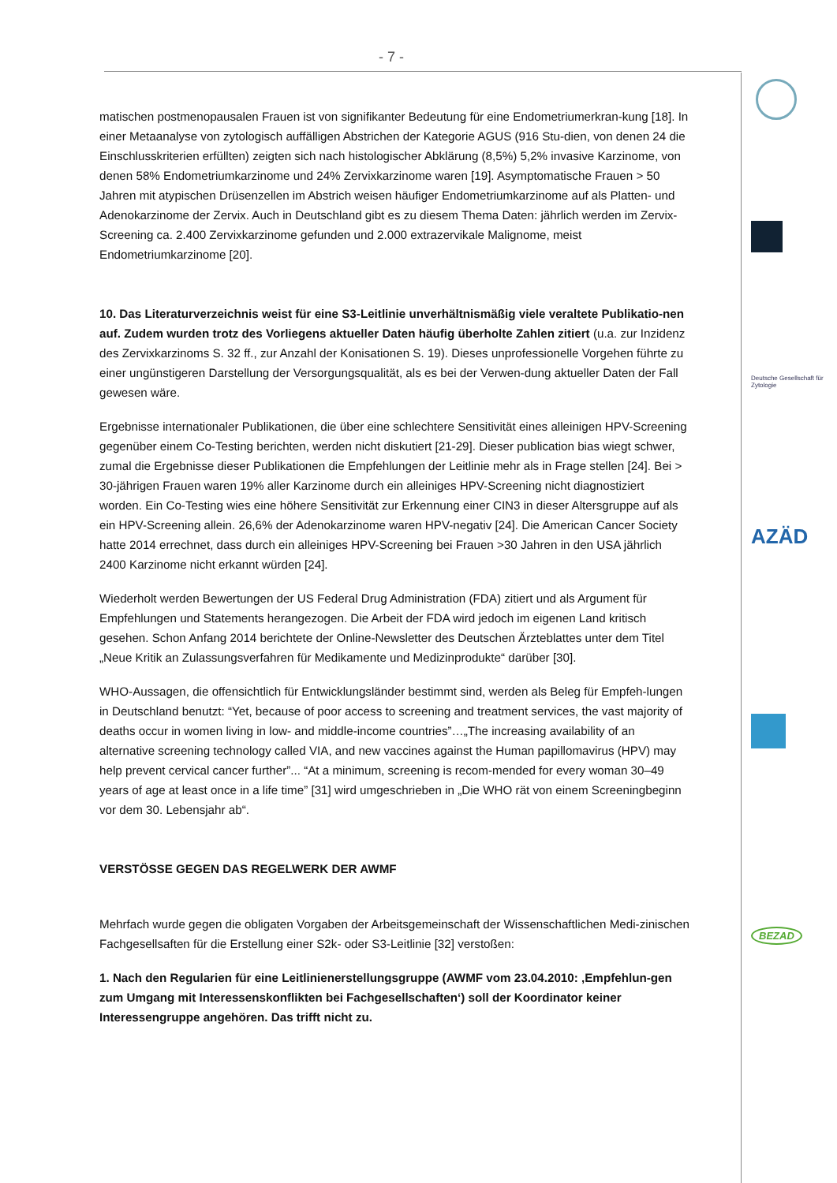- 7 -
matischen postmenopausalen Frauen ist von signifikanter Bedeutung für eine Endometriumerkran-kung [18]. In einer Metaanalyse von zytologisch auffälligen Abstrichen der Kategorie AGUS (916 Stu-dien, von denen 24 die Einschlusskriterien erfüllten) zeigten sich nach histologischer Abklärung (8,5%) 5,2% invasive Karzinome, von denen 58% Endometriumkarzinome und 24% Zervixkarzinome waren [19]. Asymptomatische Frauen > 50 Jahren mit atypischen Drüsenzellen im Abstrich weisen häufiger Endometriumkarzinome auf als Platten- und Adenokarzinome der Zervix. Auch in Deutschland gibt es zu diesem Thema Daten: jährlich werden im Zervix-Screening ca. 2.400 Zervixkarzinome gefunden und 2.000 extrazervikale Malignome, meist Endometriumkarzinome [20].
10. Das Literaturverzeichnis weist für eine S3-Leitlinie unverhältnismäßig viele veraltete Publikatio-nen auf. Zudem wurden trotz des Vorliegens aktueller Daten häufig überholte Zahlen zitiert (u.a. zur Inzidenz des Zervixkarzinoms S. 32 ff., zur Anzahl der Konisationen S. 19). Dieses unprofessionelle Vorgehen führte zu einer ungünstigeren Darstellung der Versorgungsqualität, als es bei der Verwen-dung aktueller Daten der Fall gewesen wäre.
Ergebnisse internationaler Publikationen, die über eine schlechtere Sensitivität eines alleinigen HPV-Screening gegenüber einem Co-Testing berichten, werden nicht diskutiert [21-29]. Dieser publication bias wiegt schwer, zumal die Ergebnisse dieser Publikationen die Empfehlungen der Leitlinie mehr als in Frage stellen [24]. Bei > 30-jährigen Frauen waren 19% aller Karzinome durch ein alleiniges HPV-Screening nicht diagnostiziert worden. Ein Co-Testing wies eine höhere Sensitivität zur Erkennung einer CIN3 in dieser Altersgruppe auf als ein HPV-Screening allein. 26,6% der Adenokarzinome waren HPV-negativ [24]. Die American Cancer Society hatte 2014 errechnet, dass durch ein alleiniges HPV-Screening bei Frauen >30 Jahren in den USA jährlich 2400 Karzinome nicht erkannt würden [24].
Wiederholt werden Bewertungen der US Federal Drug Administration (FDA) zitiert und als Argument für Empfehlungen und Statements herangezogen. Die Arbeit der FDA wird jedoch im eigenen Land kritisch gesehen. Schon Anfang 2014 berichtete der Online-Newsletter des Deutschen Ärzteblattes unter dem Titel „Neue Kritik an Zulassungsverfahren für Medikamente und Medizinprodukte“ darüber [30].
WHO-Aussagen, die offensichtlich für Entwicklungsländer bestimmt sind, werden als Beleg für Empfeh-lungen in Deutschland benutzt: “Yet, because of poor access to screening and treatment services, the vast majority of deaths occur in women living in low- and middle-income countries”…„The increasing availability of an alternative screening technology called VIA, and new vaccines against the Human papillomavirus (HPV) may help prevent cervical cancer further”... “At a minimum, screening is recom-mended for every woman 30–49 years of age at least once in a life time” [31] wird umgeschrieben in „Die WHO rät von einem Screeningbeginn vor dem 30. Lebensjahr ab“.
VERSTÖSSE GEGEN DAS REGELWERK DER AWMF
Mehrfach wurde gegen die obligaten Vorgaben der Arbeitsgemeinschaft der Wissenschaftlichen Medi-zinischen Fachgesellsaften für die Erstellung einer S2k- oder S3-Leitlinie [32] verstoßen:
1. Nach den Regularien für eine Leitlinienerstellungsgruppe (AWMF vom 23.04.2010: ‚Empfehlun-gen zum Umgang mit Interessenskonflikten bei Fachgesellschaften‘) soll der Koordinator keiner Interessengruppe angehören. Das trifft nicht zu.
Deutsche Gesellschaft für Zytologie
AZÄD
BEZAD